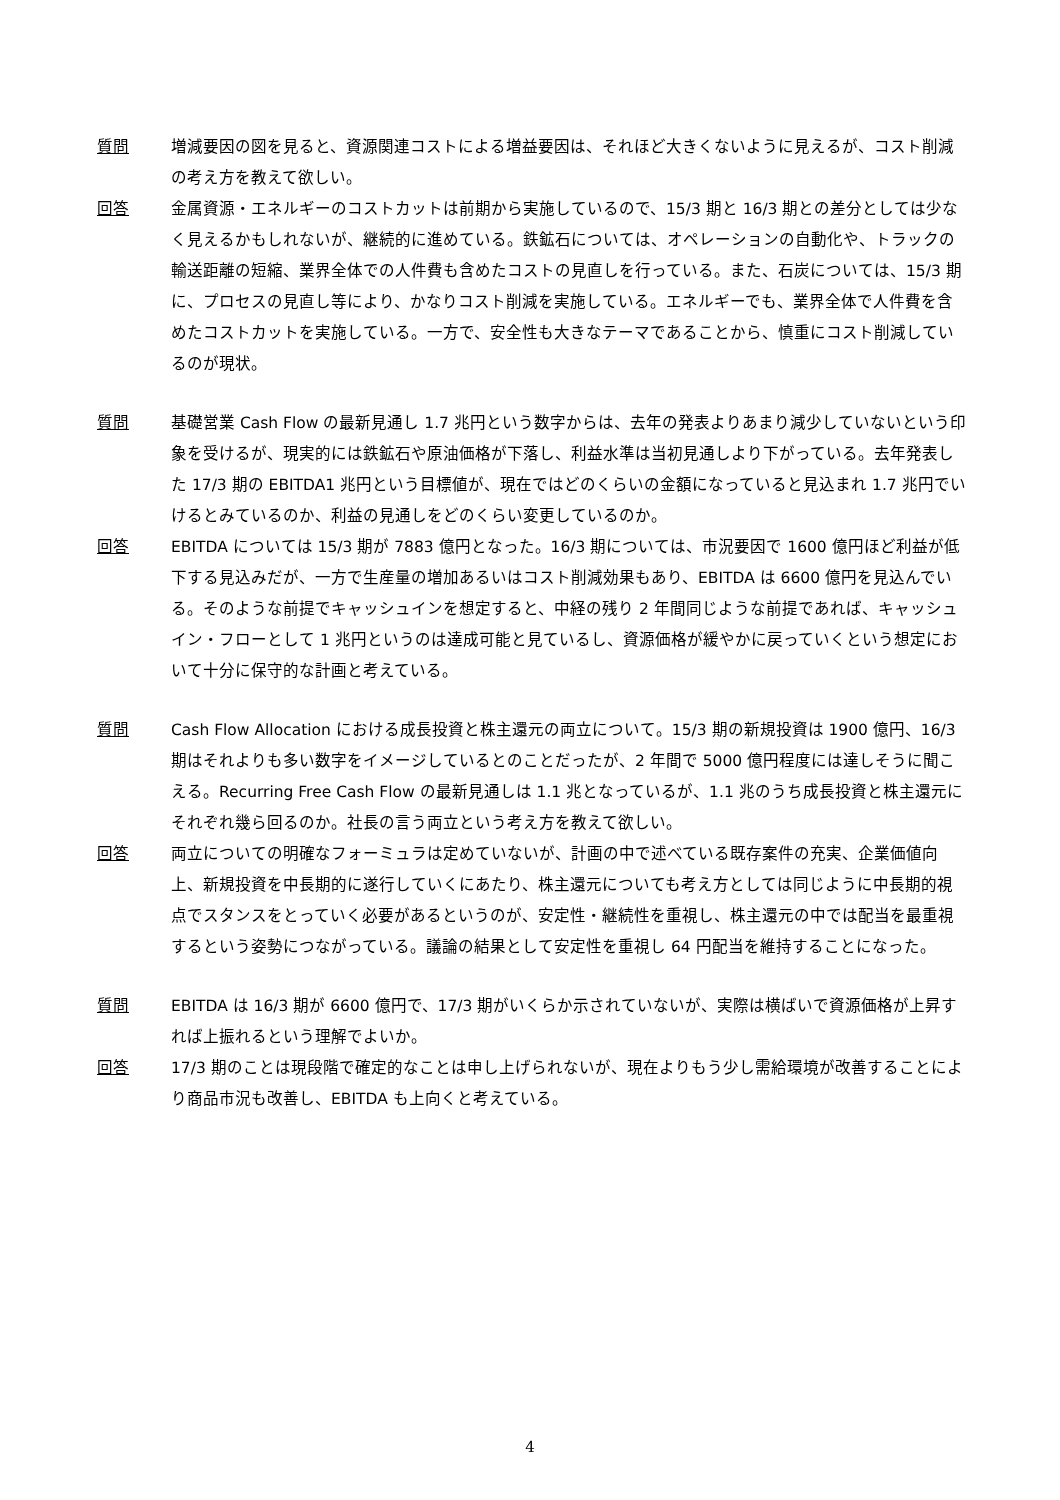質問 増減要因の図を見ると、資源関連コストによる増益要因は、それほど大きくないように見えるが、コスト削減の考え方を教えて欲しい。
回答 金属資源・エネルギーのコストカットは前期から実施しているので、15/3 期と 16/3 期との差分としては少なく見えるかもしれないが、継続的に進めている。鉄鉱石については、オペレーションの自動化や、トラックの輸送距離の短縮、業界全体での人件費も含めたコストの見直しを行っている。また、石炭については、15/3 期に、プロセスの見直し等により、かなりコスト削減を実施している。エネルギーでも、業界全体で人件費を含めたコストカットを実施している。一方で、安全性も大きなテーマであることから、慎重にコスト削減しているのが現状。
質問 基礎営業 Cash Flow の最新見通し 1.7 兆円という数字からは、去年の発表よりあまり減少していないという印象を受けるが、現実的には鉄鉱石や原油価格が下落し、利益水準は当初見通しより下がっている。去年発表した 17/3 期の EBITDA1 兆円という目標値が、現在ではどのくらいの金額になっていると見込まれ 1.7 兆円でいけるとみているのか、利益の見通しをどのくらい変更しているのか。
回答 EBITDA については 15/3 期が 7883 億円となった。16/3 期については、市況要因で 1600 億円ほど利益が低下する見込みだが、一方で生産量の増加あるいはコスト削減効果もあり、EBITDA は 6600 億円を見込んでいる。そのような前提でキャッシュインを想定すると、中経の残り 2 年間同じような前提であれば、キャッシュイン・フローとして 1 兆円というのは達成可能と見ているし、資源価格が緩やかに戻っていくという想定において十分に保守的な計画と考えている。
質問 Cash Flow Allocation における成長投資と株主還元の両立について。15/3 期の新規投資は 1900 億円、16/3 期はそれよりも多い数字をイメージしているとのことだったが、2 年間で 5000 億円程度には達しそうに聞こえる。Recurring Free Cash Flow の最新見通しは 1.1 兆となっているが、1.1 兆のうち成長投資と株主還元にそれぞれ幾ら回るのか。社長の言う両立という考え方を教えて欲しい。
回答 両立についての明確なフォーミュラは定めていないが、計画の中で述べている既存案件の充実、企業価値向上、新規投資を中長期的に遂行していくにあたり、株主還元についても考え方としては同じように中長期的視点でスタンスをとっていく必要があるというのが、安定性・継続性を重視し、株主還元の中では配当を最重視するという姿勢につながっている。議論の結果として安定性を重視し 64 円配当を維持することになった。
質問 EBITDA は 16/3 期が 6600 億円で、17/3 期がいくらか示されていないが、実際は横ばいで資源価格が上昇すれば上振れるという理解でよいか。
回答 17/3 期のことは現段階で確定的なことは申し上げられないが、現在よりもう少し需給環境が改善することにより商品市況も改善し、EBITDA も上向くと考えている。
4